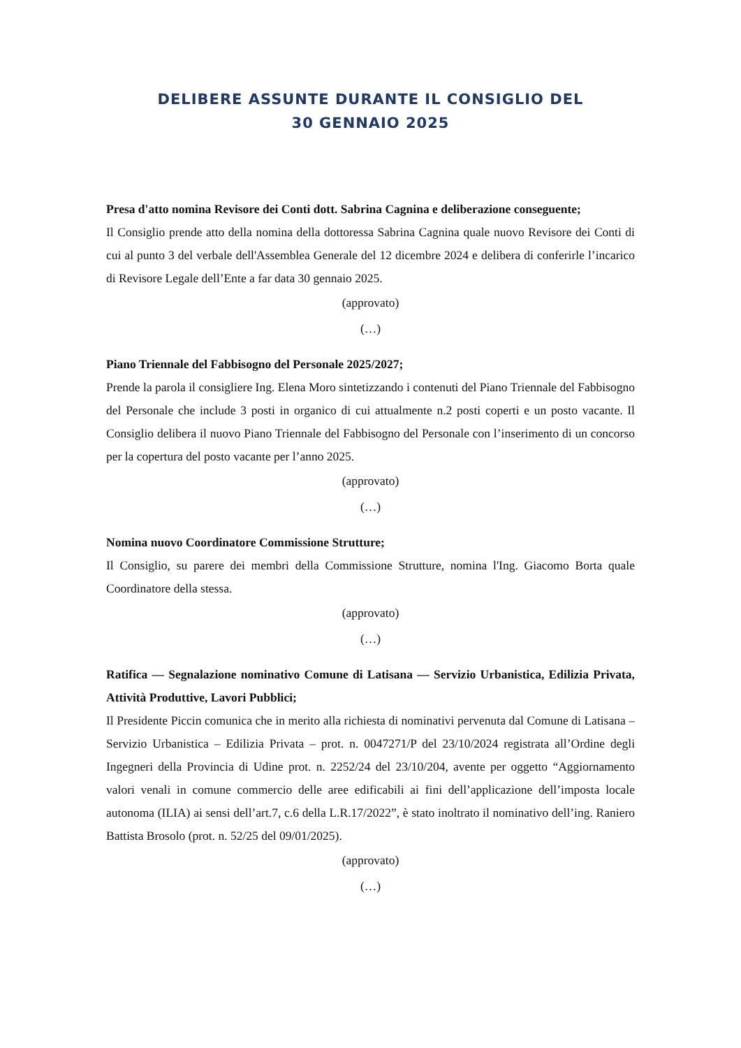DELIBERE ASSUNTE DURANTE IL CONSIGLIO DEL
30 GENNAIO 2025
Presa d'atto nomina Revisore dei Conti dott. Sabrina Cagnina e deliberazione conseguente;
Il Consiglio prende atto della nomina della dottoressa Sabrina Cagnina quale nuovo Revisore dei Conti di cui al punto 3 del verbale dell'Assemblea Generale del 12 dicembre 2024 e delibera di conferirle l’incarico di Revisore Legale dell’Ente a far data 30 gennaio 2025.
(approvato)
(…)
Piano Triennale del Fabbisogno del Personale 2025/2027;
Prende la parola il consigliere Ing. Elena Moro sintetizzando i contenuti del Piano Triennale del Fabbisogno del Personale che include 3 posti in organico di cui attualmente n.2 posti coperti e un posto vacante. Il Consiglio delibera il nuovo Piano Triennale del Fabbisogno del Personale con l’inserimento di un concorso per la copertura del posto vacante per l’anno 2025.
(approvato)
(…)
Nomina nuovo Coordinatore Commissione Strutture;
Il Consiglio, su parere dei membri della Commissione Strutture, nomina l'Ing. Giacomo Borta quale Coordinatore della stessa.
(approvato)
(…)
Ratifica — Segnalazione nominativo Comune di Latisana — Servizio Urbanistica, Edilizia Privata, Attività Produttive, Lavori Pubblici;
Il Presidente Piccin comunica che in merito alla richiesta di nominativi pervenuta dal Comune di Latisana – Servizio Urbanistica – Edilizia Privata – prot. n. 0047271/P del 23/10/2024 registrata all’Ordine degli Ingegneri della Provincia di Udine prot. n. 2252/24 del 23/10/204, avente per oggetto “Aggiornamento valori venali in comune commercio delle aree edificabili ai fini dell’applicazione dell’imposta locale autonoma (ILIA) ai sensi dell’art.7, c.6 della L.R.17/2022”, è stato inoltrato il nominativo dell’ing. Raniero Battista Brosolo (prot. n. 52/25 del 09/01/2025).
(approvato)
(…)